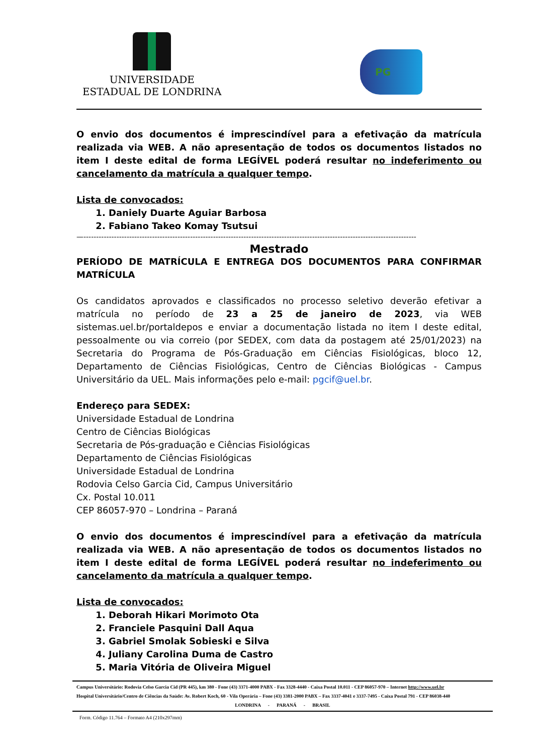UNIVERSIDADE
ESTADUAL DE LONDRINA
PG
O envio dos documentos é imprescindível para a efetivação da matrícula realizada via WEB. A não apresentação de todos os documentos listados no item I deste edital de forma LEGÍVEL poderá resultar no indeferimento ou cancelamento da matrícula a qualquer tempo.
Lista de convocados:
1. Daniely Duarte Aguiar Barbosa
2. Fabiano Takeo Komay Tsutsui
—-----------------------------------------------------------------------------------------------------------------------------------
Mestrado
PERÍODO DE MATRÍCULA E ENTREGA DOS DOCUMENTOS PARA CONFIRMAR MATRÍCULA
Os candidatos aprovados e classificados no processo seletivo deverão efetivar a matrícula no período de 23 a 25 de janeiro de 2023, via WEB sistemas.uel.br/portaldepos e enviar a documentação listada no item I deste edital, pessoalmente ou via correio (por SEDEX, com data da postagem até 25/01/2023) na Secretaria do Programa de Pós-Graduação em Ciências Fisiológicas, bloco 12, Departamento de Ciências Fisiológicas, Centro de Ciências Biológicas - Campus Universitário da UEL. Mais informações pelo e-mail: pgcif@uel.br.
Endereço para SEDEX:
Universidade Estadual de Londrina
Centro de Ciências Biológicas
Secretaria de Pós-graduação e Ciências Fisiológicas
Departamento de Ciências Fisiológicas
Universidade Estadual de Londrina
Rodovia Celso Garcia Cid, Campus Universitário
Cx. Postal 10.011
CEP 86057-970 – Londrina – Paraná
O envio dos documentos é imprescindível para a efetivação da matrícula realizada via WEB. A não apresentação de todos os documentos listados no item I deste edital de forma LEGÍVEL poderá resultar no indeferimento ou cancelamento da matrícula a qualquer tempo.
Lista de convocados:
1. Deborah Hikari Morimoto Ota
2. Franciele Pasquini Dall Aqua
3. Gabriel Smolak Sobieski e Silva
4. Juliany Carolina Duma de Castro
5. Maria Vitória de Oliveira Miguel
Campus Universitário: Rodovia Celso Garcia Cid (PR 445), km 380 - Fone (43) 3371-4000 PABX - Fax 3328-4440 - Caixa Postal 10.011 - CEP 86057-970 – Internet http://www.uel.br
Hospital Universitário/Centro de Ciências da Saúde: Av. Robert Koch, 60 - Vila Operária – Fone (43) 3381-2000 PABX – Fax 3337-4041 e 3337-7495 - Caixa Postal 791 - CEP 86038-440
LONDRINA - PARANÁ - BRASIL
Form. Código 11.764 – Formato A4 (210x297mm)